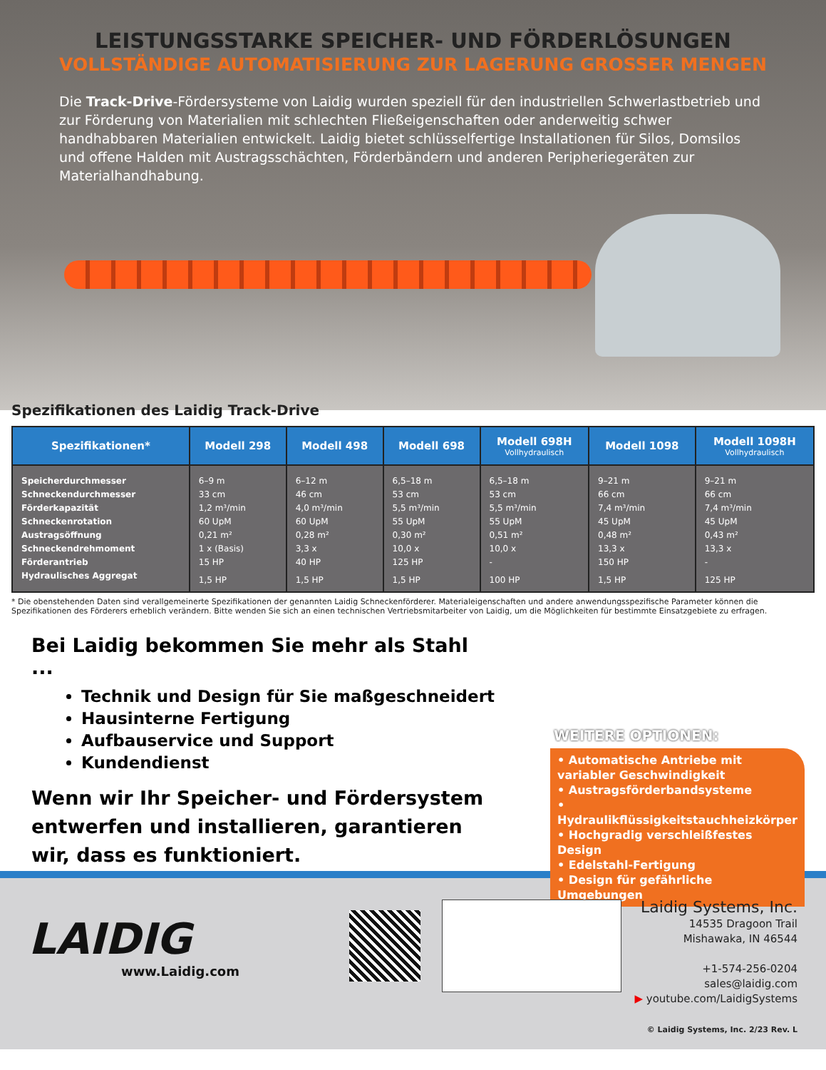LEISTUNGSSTARKE SPEICHER- UND FÖRDERLÖSUNGEN
VOLLSTÄNDIGE AUTOMATISIERUNG ZUR LAGERUNG GROSSER MENGEN
Die Track-Drive-Fördersysteme von Laidig wurden speziell für den industriellen Schwerlastbetrieb und zur Förderung von Materialien mit schlechten Fließeigenschaften oder anderweitig schwer handhabbaren Materialien entwickelt. Laidig bietet schlüsselfertige Installationen für Silos, Domsilos und offene Halden mit Austragsschächten, Förderbändern und anderen Peripheriegeräten zur Materialhandhabung.
Spezifikationen des Laidig Track-Drive
| Spezifikationen* | Modell 298 | Modell 498 | Modell 698 | Modell 698H Vollhydraulisch | Modell 1098 | Modell 1098H Vollhydraulisch |
| --- | --- | --- | --- | --- | --- | --- |
| Speicherdurchmesser | 6–9 m | 6–12 m | 6,5–18 m | 6,5–18 m | 9–21 m | 9–21 m |
| Schneckendurchmesser | 33 cm | 46 cm | 53 cm | 53 cm | 66 cm | 66 cm |
| Förderkapazität | 1,2 m³/min | 4,0 m³/min | 5,5 m³/min | 5,5 m³/min | 7,4 m³/min | 7,4 m³/min |
| Schneckenrotation | 60 UpM | 60 UpM | 55 UpM | 55 UpM | 45 UpM | 45 UpM |
| Austragsöffnung | 0,21 m² | 0,28 m² | 0,30 m² | 0,51 m² | 0,48 m² | 0,43 m² |
| Schneckendrehmoment | 1 x (Basis) | 3,3 x | 10,0 x | 10,0 x | 13,3 x | 13,3 x |
| Förderantrieb | 15 HP | 40 HP | 125 HP | - | 150 HP | - |
| Hydraulisches Aggregat | 1,5 HP | 1,5 HP | 1,5 HP | 100 HP | 1,5 HP | 125 HP |
* Die obenstehenden Daten sind verallgemeinerte Spezifikationen der genannten Laidig Schneckenförderer. Materialeigenschaften und andere anwendungsspezifische Parameter können die Spezifikationen des Förderers erheblich verändern. Bitte wenden Sie sich an einen technischen Vertriebsmitarbeiter von Laidig, um die Möglichkeiten für bestimmte Einsatzgebiete zu erfragen.
Bei Laidig bekommen Sie mehr als Stahl ...
Technik und Design für Sie maßgeschneidert
Hausinterne Fertigung
Aufbauservice und Support
Kundendienst
Wenn wir Ihr Speicher- und Fördersystem entwerfen und installieren, garantieren wir, dass es funktioniert.
WEITERE OPTIONEN:
• Automatische Antriebe mit variabler Geschwindigkeit
• Austragsförderbandsysteme
• Hydraulikflüssigkeitstauchheizkörper
• Hochgradig verschleißfestes Design
• Edelstahl-Fertigung
• Design für gefährliche Umgebungen
LAIDIG
www.Laidig.com
Laidig Systems, Inc.
14535 Dragoon Trail
Mishawaka, IN 46544
+1-574-256-0204
sales@laidig.com
▶ youtube.com/LaidigSystems
© Laidig Systems, Inc. 2/23 Rev. L